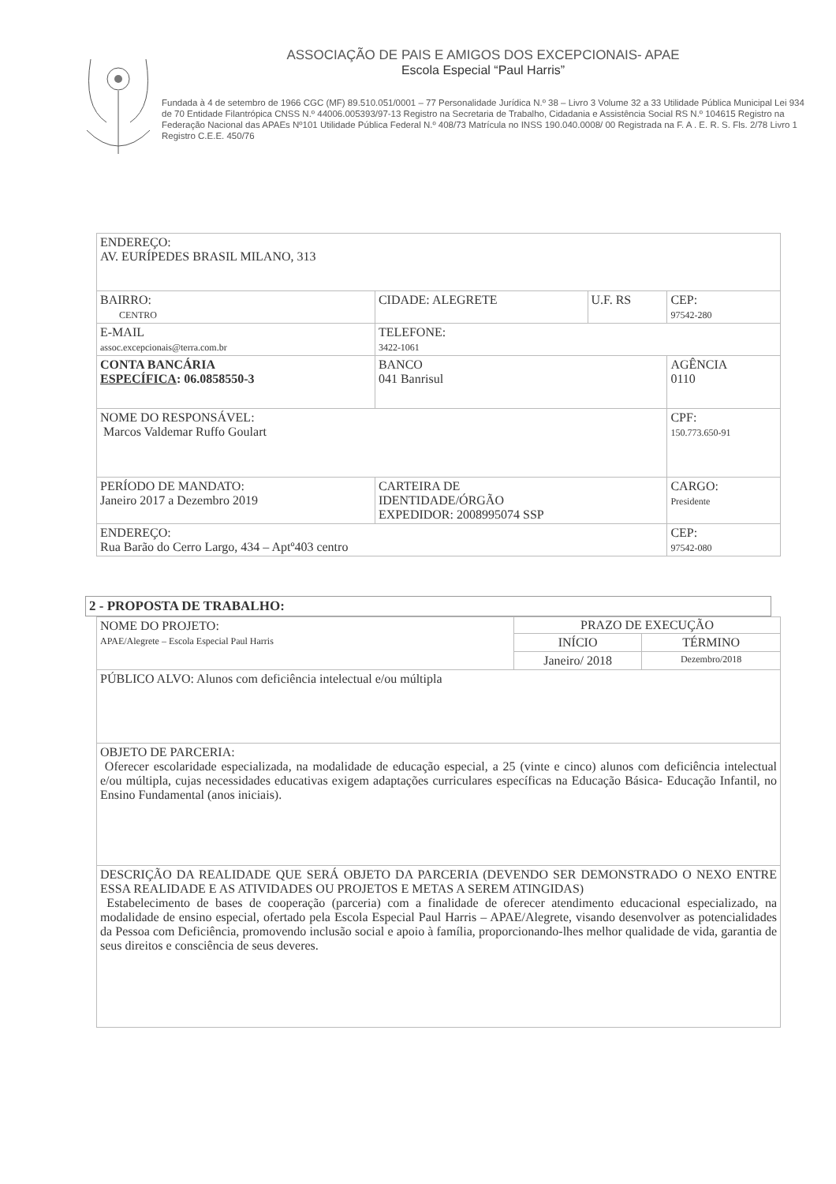ASSOCIAÇÃO DE PAIS E AMIGOS DOS EXCEPCIONAIS- APAE
Escola Especial “Paul Harris”
Fundada à 4 de setembro de 1966 CGC (MF) 89.510.051/0001 – 77 Personalidade Jurídica N.º 38 – Livro 3 Volume 32 a 33 Utilidade Pública Municipal Lei 934 de 70 Entidade Filantrópica CNSS N.º 44006.005393/97-13 Registro na Secretaria de Trabalho, Cidadania e Assistência Social RS N.º 104615 Registro na Federação Nacional das APAEs Nº101 Utilidade Pública Federal N.º 408/73 Matrícula no INSS 190.040.0008/ 00 Registrada na F. A . E. R. S. Fls. 2/78 Livro 1 Registro C.E.E. 450/76
| ENDEREÇO: AV. EURÍPEDES BRASIL MILANO, 313 | | | |
| BAIRRO: CENTRO | CIDADE: ALEGRETE | U.F. RS | CEP: 97542-280 |
| E-MAIL assoc.excepcionais@terra.com.br | TELEFONE: 3422-1061 | | |
| CONTA BANCÁRIA ESPECÍFICA : 06.0858550-3 | BANCO 041 Banrisul | | AGÊNCIA 0110 |
| NOME DO RESPONSÁVEL: Marcos Valdemar Ruffo Goulart | | | CPF: 150.773.650-91 |
| PERÍODO DE MANDATO: Janeiro 2017 a Dezembro 2019 | CARTEIRA DE IDENTIDADE/ÓRGÃO EXPEDIDOR: 2008995074 SSP | | CARGO: Presidente |
| ENDEREÇO: Rua Barão do Cerro Largo, 434 – Aptº403 centro | | | CEP: 97542-080 |
2 - PROPOSTA DE TRABALHO:
| NOME DO PROJETO: APAE/Alegrete – Escola Especial Paul Harris | PRAZO DE EXECUÇÃO | |
| | INÍCIO | TÉRMINO |
| | Janeiro/ 2018 | Dezembro/2018 |
| PÚBLICO ALVO: Alunos com deficiência intelectual e/ou múltipla | | |
| OBJETO DE PARCERIA: Oferecer escolaridade especializada, na modalidade de educação especial, a 25 (vinte e cinco) alunos com deficiência intelectual e/ou múltipla, cujas necessidades educativas exigem adaptações curriculares específicas na Educação Básica- Educação Infantil, no Ensino Fundamental (anos iniciais). | | |
| DESCRIÇÃO DA REALIDADE QUE SERÁ OBJETO DA PARCERIA (DEVENDO SER DEMONSTRADO O NEXO ENTRE ESSA REALIDADE E AS ATIVIDADES OU PROJETOS E METAS A SEREM ATINGIDAS) Estabelecimento de bases de cooperação (parceria) com a finalidade de oferecer atendimento educacional especializado, na modalidade de ensino especial, ofertado pela Escola Especial Paul Harris – APAE/Alegrete, visando desenvolver as potencialidades da Pessoa com Deficiência, promovendo inclusão social e apoio à família, proporcionando-lhes melhor qualidade de vida, garantia de seus direitos e consciência de seus deveres. | | |